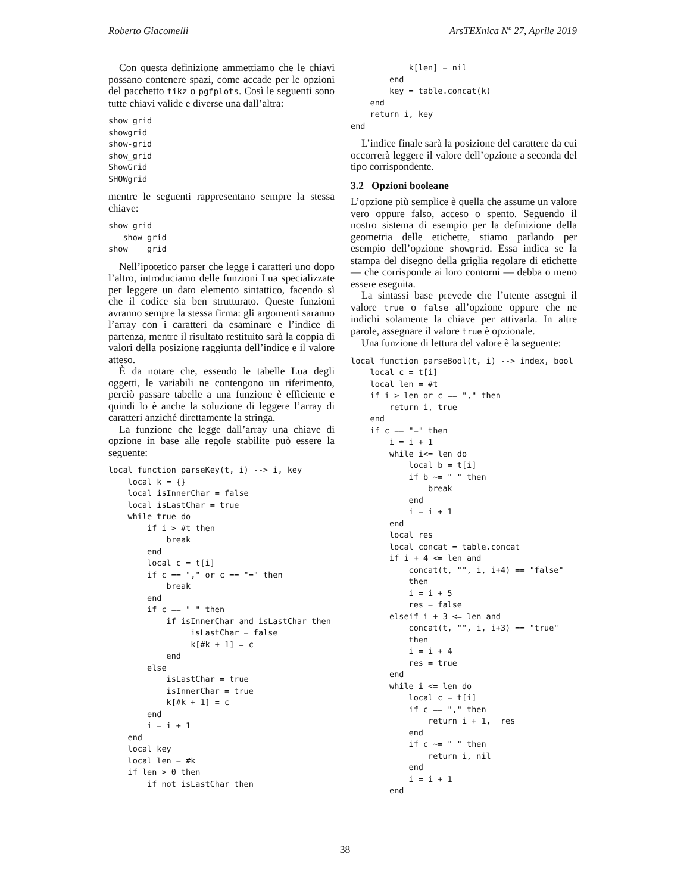Roberto Giacomelli ArsTEXnica Nº 27, Aprile 2019
Con questa definizione ammettiamo che le chiavi possano contenere spazi, come accade per le opzioni del pacchetto tikz o pgfplots. Così le seguenti sono tutte chiavi valide e diverse una dall’altra:
show grid
showgrid
show-grid
show_grid
ShowGrid
SHOWgrid
mentre le seguenti rappresentano sempre la stessa chiave:
show grid
   show grid
show    grid
Nell’ipotetico parser che legge i caratteri uno dopo l’altro, introduciamo delle funzioni Lua specializzate per leggere un dato elemento sintattico, facendo sì che il codice sia ben strutturato. Queste funzioni avranno sempre la stessa firma: gli argomenti saranno l’array con i caratteri da esaminare e l’indice di partenza, mentre il risultato restituito sarà la coppia di valori della posizione raggiunta dell’indice e il valore atteso.
È da notare che, essendo le tabelle Lua degli oggetti, le variabili ne contengono un riferimento, perciò passare tabelle a una funzione è efficiente e quindi lo è anche la soluzione di leggere l’array di caratteri anziché direttamente la stringa.
La funzione che legge dall’array una chiave di opzione in base alle regole stabilite può essere la seguente:
local function parseKey(t, i) --> i, key
    local k = {}
    local isInnerChar = false
    local isLastChar = true
    while true do
        if i > #t then
            break
        end
        local c = t[i]
        if c == "," or c == "=" then
            break
        end
        if c == " " then
            if isInnerChar and isLastChar then
                 isLastChar = false
                 k[#k + 1] = c
            end
        else
            isLastChar = true
            isInnerChar = true
            k[#k + 1] = c
        end
        i = i + 1
    end
    local key
    local len = #k
    if len > 0 then
        if not isLastChar then
            k[len] = nil
        end
        key = table.concat(k)
    end
    return i, key
end
L’indice finale sarà la posizione del carattere da cui occorrerà leggere il valore dell’opzione a seconda del tipo corrispondente.
3.2 Opzioni booleane
L’opzione più semplice è quella che assume un valore vero oppure falso, acceso o spento. Seguendo il nostro sistema di esempio per la definizione della geometria delle etichette, stiamo parlando per esempio dell’opzione showgrid. Essa indica se la stampa del disegno della griglia regolare di etichette — che corrisponde ai loro contorni — debba o meno essere eseguita.
La sintassi base prevede che l’utente assegni il valore true o false all’opzione oppure che ne indichi solamente la chiave per attivarla. In altre parole, assegnare il valore true è opzionale.
Una funzione di lettura del valore è la seguente:
local function parseBool(t, i) --> index, bool
    local c = t[i]
    local len = #t
    if i > len or c == "," then
        return i, true
    end
    if c == "=" then
        i = i + 1
        while i<= len do
            local b = t[i]
            if b ~= " " then
                break
            end
            i = i + 1
        end
        local res
        local concat = table.concat
        if i + 4 <= len and
            concat(t, "", i, i+4) == "false"
            then
            i = i + 5
            res = false
        elseif i + 3 <= len and
            concat(t, "", i, i+3) == "true"
            then
            i = i + 4
            res = true
        end
        while i <= len do
            local c = t[i]
            if c == "," then
                return i + 1,  res
            end
            if c ~= " " then
                return i, nil
            end
            i = i + 1
        end
38